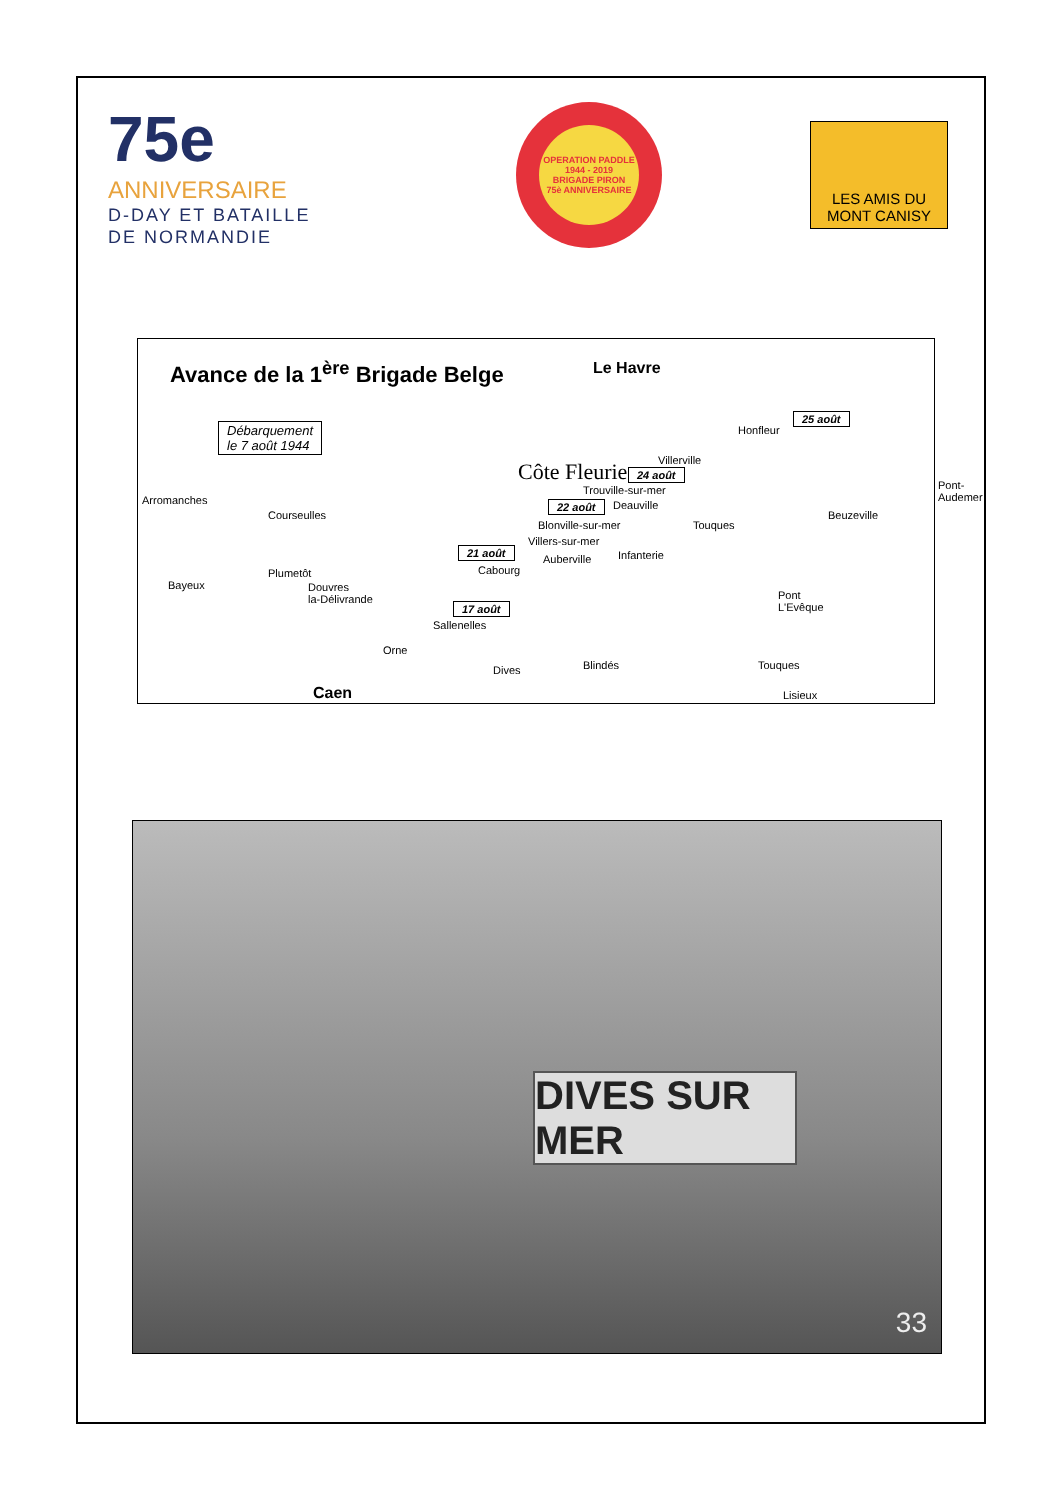75e
ANNIVERSAIRE
D-DAY ET BATAILLE
DE NORMANDIE
OPERATION PADDLE
1944 - 2019
BRIGADE PIRON
75è ANNIVERSAIRE
LES AMIS DU
MONT CANISY
Avance de la 1<sup>ère</sup> Brigade Belge
Le Havre
Débarquement
le 7 août 1944
Côte Fleurie
Honfleur
25 août
Villerville
24 août
Trouville-sur-mer
22 août Deauville
Blonville-sur-mer
Villers-sur-mer
Auberville
Pont-
Audemer
Beuzeville
Touques
Infanterie
Arromanches
Courseulles
21 août
Cabourg
Bayeux
Plumetôt
Douvres
la-Délivrande
17 août
Sallenelles
Pont
L'Evêque
Orne
Dives Blindés Touques
Caen Lisieux
DIVES SUR MER
33